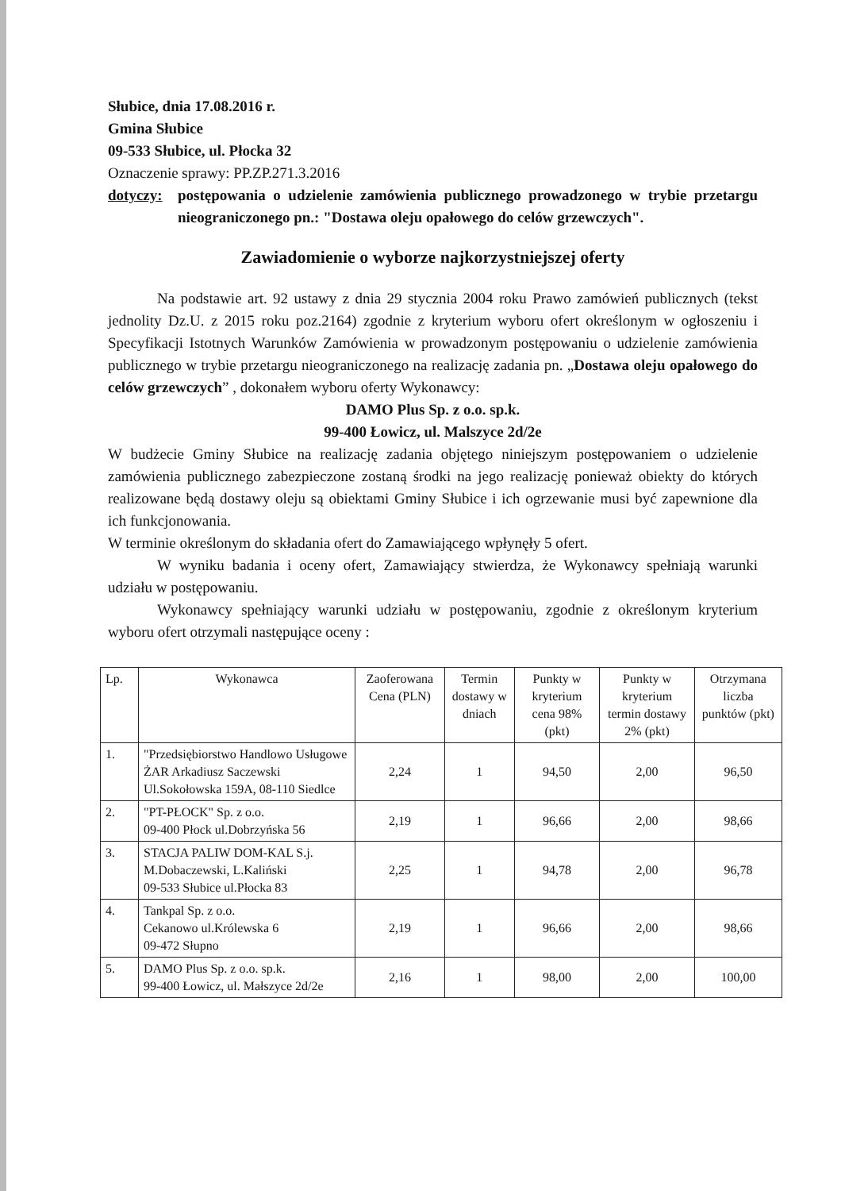Słubice, dnia 17.08.2016 r.
Gmina Słubice
09-533 Słubice, ul. Płocka 32
Oznaczenie sprawy: PP.ZP.271.3.2016
dotyczy:
postępowania o udzielenie zamówienia publicznego prowadzonego w trybie przetargu nieograniczonego pn.: "Dostawa oleju opałowego do celów grzewczych".
Zawiadomienie o wyborze najkorzystniejszej oferty
Na podstawie art. 92 ustawy z dnia 29 stycznia 2004 roku Prawo zamówień publicznych (tekst jednolity Dz.U. z 2015 roku poz.2164) zgodnie z kryterium wyboru ofert określonym w ogłoszeniu i Specyfikacji Istotnych Warunków Zamówienia w prowadzonym postępowaniu o udzielenie zamówienia publicznego w trybie przetargu nieograniczonego na realizację zadania pn. „Dostawa oleju opałowego do celów grzewczych” , dokonałem wyboru oferty Wykonawcy:
DAMO Plus Sp. z o.o. sp.k.
99-400 Łowicz, ul. Malszyce 2d/2e
W budżecie Gminy Słubice na realizację zadania objętego niniejszym postępowaniem o udzielenie zamówienia publicznego zabezpieczone zostaną środki na jego realizację ponieważ obiekty do których realizowane będą dostawy oleju są obiektami Gminy Słubice i ich ogrzewanie musi być zapewnione dla ich funkcjonowania.
W terminie określonym do składania ofert do Zamawiającego wpłynęły 5 ofert.
W wyniku badania i oceny ofert, Zamawiający stwierdza, że Wykonawcy spełniają warunki udziału w postępowaniu.
Wykonawcy spełniający warunki udziału w postępowaniu, zgodnie z określonym kryterium wyboru ofert otrzymali następujące oceny :
| Lp. | Wykonawca | Zaoferowana Cena (PLN) | Termin dostawy w dniach | Punkty w kryterium cena 98% (pkt) | Punkty w kryterium termin dostawy 2% (pkt) | Otrzymana liczba punktów (pkt) |
| --- | --- | --- | --- | --- | --- | --- |
| 1. | "Przedsiębiorstwo Handlowo Usługowe ŻAR Arkadiusz Saczewski Ul.Sokołowska 159A, 08-110 Siedlce | 2,24 | 1 | 94,50 | 2,00 | 96,50 |
| 2. | "PT-PŁOCK" Sp. z o.o. 09-400 Płock ul.Dobrzyńska 56 | 2,19 | 1 | 96,66 | 2,00 | 98,66 |
| 3. | STACJA PALIW DOM-KAL S.j. M.Dobaczewski, L.Kaliński 09-533 Słubice ul.Płocka 83 | 2,25 | 1 | 94,78 | 2,00 | 96,78 |
| 4. | Tankpal Sp. z o.o. Cekanowo ul.Królewska 6 09-472 Słupno | 2,19 | 1 | 96,66 | 2,00 | 98,66 |
| 5. | DAMO Plus Sp. z o.o. sp.k. 99-400 Łowicz, ul. Małszyce 2d/2e | 2,16 | 1 | 98,00 | 2,00 | 100,00 |